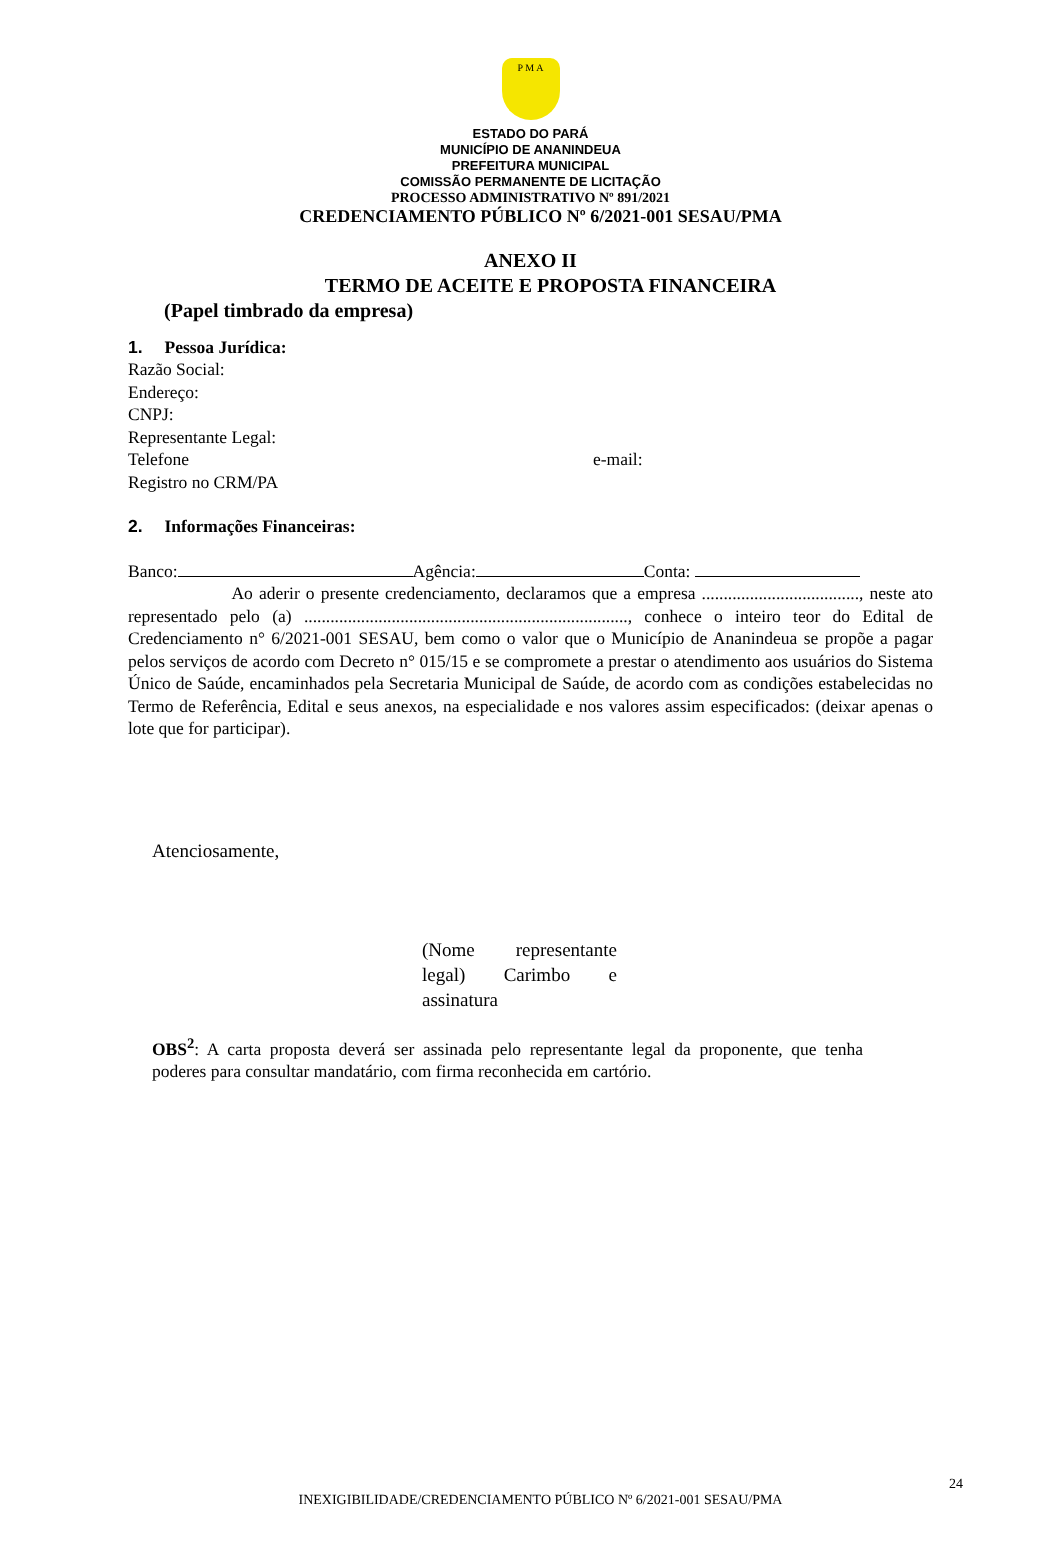P M A
ESTADO DO PARÁ
MUNICÍPIO DE ANANINDEUA
PREFEITURA MUNICIPAL
COMISSÃO PERMANENTE DE LICITAÇÃO
PROCESSO ADMINISTRATIVO Nº 891/2021
CREDENCIAMENTO PÚBLICO Nº 6/2021-001 SESAU/PMA
ANEXO II
TERMO DE ACEITE E PROPOSTA FINANCEIRA
(Papel timbrado da empresa)
1. Pessoa Jurídica:
Razão Social:
Endereço:
CNPJ:
Representante Legal:
Telefone e-mail:
Registro no CRM/PA
2. Informações Financeiras:
Banco: Agência: Conta:
Ao aderir o presente credenciamento, declaramos que a empresa ...................................., neste ato representado pelo (a) .........................................................................., conhece o inteiro teor do Edital de Credenciamento n° 6/2021-001 SESAU, bem como o valor que o Município de Ananindeua se propõe a pagar pelos serviços de acordo com Decreto n° 015/15 e se compromete a prestar o atendimento aos usuários do Sistema Único de Saúde, encaminhados pela Secretaria Municipal de Saúde, de acordo com as condições estabelecidas no Termo de Referência, Edital e seus anexos, na especialidade e nos valores assim especificados: (deixar apenas o lote que for participar).
Atenciosamente,
(Nome representante legal) Carimbo e assinatura
OBS<sup>2</sup>: A carta proposta deverá ser assinada pelo representante legal da proponente, que tenha poderes para consultar mandatário, com firma reconhecida em cartório.
24
INEXIGIBILIDADE/CREDENCIAMENTO PÚBLICO Nº 6/2021-001 SESAU/PMA